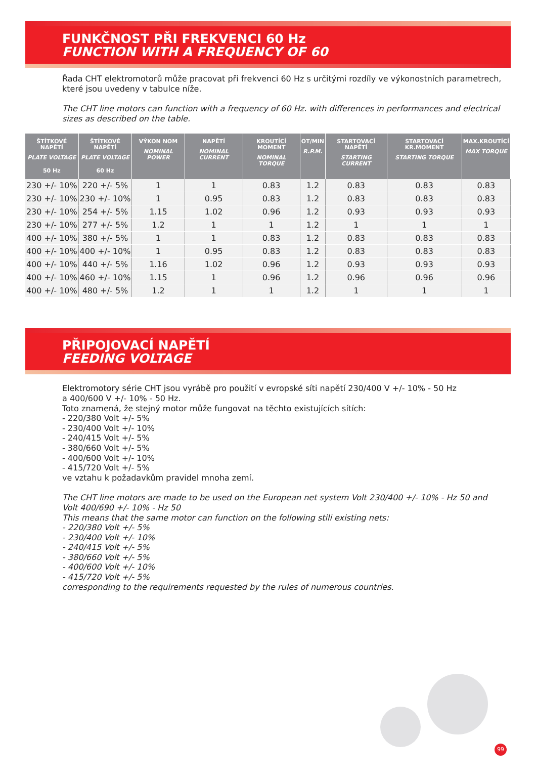FUNKČNOST PŘI FREKVENCI 60 Hz
FUNCTION WITH A FREQUENCY OF 60
Řada CHT elektromotorů může pracovat při frekvenci 60 Hz s určitými rozdíly ve výkonostních parametrech, které jsou uvedeny v tabulce níže.
The CHT line motors can function with a frequency of 60 Hz. with differences in performances and electrical sizes as described on the table.
| ŠTÍTKOVÉ NAPĚTÍ PLATE VOLTAGE 50 Hz | ŠTÍTKOVÉ NAPĚTÍ PLATE VOLTAGE 60 Hz | VÝKON NOM NOMINAL POWER | NAPĚTÍ NOMINAL CURRENT | KROUTÍCÍ MOMENT NOMINAL TORQUE | OT/MIN R.P.M. | STARTOVACÍ NAPĚTÍ STARTING CURRENT | STARTOVACÍ KR.MOMENT STARTING TORQUE | MAX.KROUTÍCÍ MAX TORQUE |
| --- | --- | --- | --- | --- | --- | --- | --- | --- |
| 230 +/- 10% | 220 +/- 5% | 1 | 1 | 0.83 | 1.2 | 0.83 | 0.83 | 0.83 |
| 230 +/- 10% | 230 +/- 10% | 1 | 0.95 | 0.83 | 1.2 | 0.83 | 0.83 | 0.83 |
| 230 +/- 10% | 254 +/- 5% | 1.15 | 1.02 | 0.96 | 1.2 | 0.93 | 0.93 | 0.93 |
| 230 +/- 10% | 277 +/- 5% | 1.2 | 1 | 1 | 1.2 | 1 | 1 | 1 |
| 400 +/- 10% | 380 +/- 5% | 1 | 1 | 0.83 | 1.2 | 0.83 | 0.83 | 0.83 |
| 400 +/- 10% | 400 +/- 10% | 1 | 0.95 | 0.83 | 1.2 | 0.83 | 0.83 | 0.83 |
| 400 +/- 10% | 440 +/- 5% | 1.16 | 1.02 | 0.96 | 1.2 | 0.93 | 0.93 | 0.93 |
| 400 +/- 10% | 460 +/- 10% | 1.15 | 1 | 0.96 | 1.2 | 0.96 | 0.96 | 0.96 |
| 400 +/- 10% | 480 +/- 5% | 1.2 | 1 | 1 | 1.2 | 1 | 1 | 1 |
PŘIPOJOVACÍ NAPĚTÍ
FEEDING VOLTAGE
Elektromotory série CHT jsou vyrábě pro použití v evropské síti napětí 230/400 V +/- 10% - 50 Hz
a 400/600 V +/- 10% - 50 Hz.
Toto znamená, že stejný motor může fungovat na těchto existujících sítích:
- 220/380 Volt +/- 5%
- 230/400 Volt +/- 10%
- 240/415 Volt +/- 5%
- 380/660 Volt +/- 5%
- 400/600 Volt +/- 10%
- 415/720 Volt +/- 5%
ve vztahu k požadavkům pravidel mnoha zemí.
The CHT line motors are made to be used on the European net system Volt 230/400 +/- 10% - Hz 50 and Volt 400/690 +/- 10% - Hz 50
This means that the same motor can function on the following stili existing nets:
- 220/380 Volt +/- 5%
- 230/400 Volt +/- 10%
- 240/415 Volt +/- 5%
- 380/660 Volt +/- 5%
- 400/600 Volt +/- 10%
- 415/720 Volt +/- 5%
corresponding to the requirements requested by the rules of numerous countries.
99